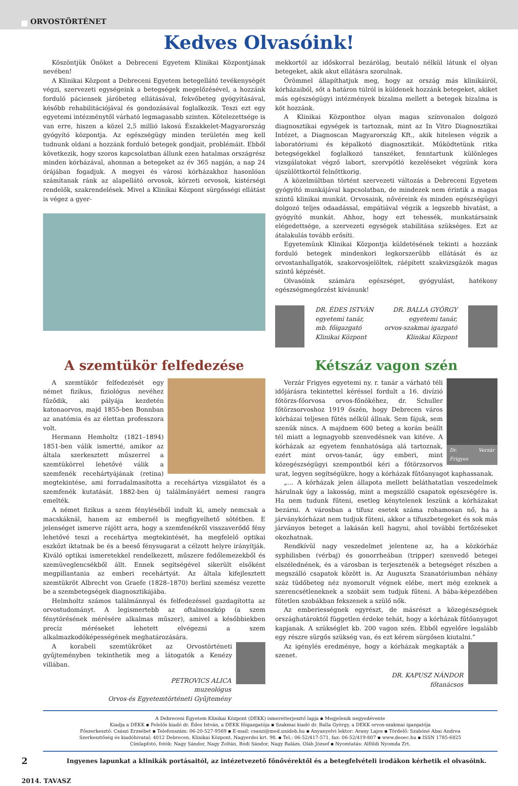ORVOSTÖRTÉNET
Kedves Olvasóink!
Köszöntjük Önöket a Debreceni Egyetem Klinikai Központjának nevében!
A Klinikai Központ a Debreceni Egyetem betegellátó tevékenységét végzi, szervezeti egységeink a betegségek megelőzésével, a hozzánk forduló páciensek járóbeteg ellátásával, fekvőbeteg gyógyításával, később rehabilitációjával és gondozásával foglalkozik. Teszi ezt egy egyetemi intézménytől várható legmagasabb szinten. Kötelezettsége is van erre, hiszen a közel 2,5 millió lakosú Északkelet-Magyarország gyógyító központja. Az egészségügy minden területén meg kell tudnunk oldani a hozzánk forduló betegek gondjait, problémáit. Ebből következik, hogy szoros kapcsolatban állunk ezen hatalmas országrész minden kórházával, ahonnan a betegeket az év 365 napján, a nap 24 órájában fogadjuk. A megyei és városi kórházakhoz hasonlóan számítanak ránk az alapellátó orvosok, körzeti orvosok, kistérségi rendelők, szakrendelések. Mivel a Klinikai Központ sürgősségi ellátást is végez a gyer-
mekkortól az időskorral bezárólag, beutaló nélkül látunk el olyan betegeket, akik akut ellátásra szorulnak.
Örömmel állapíthatjuk meg, hogy az ország más klinikáiról, kórházaiból, sőt a határon túlról is küldenek hozzánk betegeket, akiket más egészségügyi intézmények bizalma mellett a betegek bizalma is köt hozzánk.
A Klinikai Központhoz olyan magas színvonalon dolgozó diagnosztikai egységek is tartoznak, mint az In Vitro Diagnosztikai Intézet, a Diagnoscan Magyarország Kft., akik hitelesen végzik a laboratóriumi és képalkotó diagnosztikát. Működtetünk ritka betegségekkel foglalkozó tanszéket, fenntartunk különleges vizsgálatokat végző labort, szervpótló kezeléseket végzünk kora újszülöttkortól felnőttkorig.
A közelmúltban történt szervezeti változás a Debreceni Egyetem gyógyító munkájával kapcsolatban, de mindezek nem érintik a magas szintű klinikai munkát. Orvosaink, nővéreink és minden egészségügyi dolgozó teljes odaadással, empátiával végzik a legszebb hivatást, a gyógyító munkát. Ahhoz, hogy ezt tehessék, munkatársaink elégedettsége, a szervezeti egységek stabilitása szükséges. Ezt az átalakulás tovább erősíti.
Egyetemünk Klinikai Központja küldetésének tekinti a hozzánk forduló betegek mindenkori legkorszerűbb ellátását és az orvostanhallgatók, szakorvosjelöltek, ráépített szakvizsgázók magas szintű képzését.
Olvasóink számára egészséget, gyógyulást, hatékony egészségmegőrzést kívánunk!
DR. ÉDES ISTVÁN
egyetemi tanár,
mb. főigazgató
Klinikai Központ
DR. BALLA GYÖRGY
egyetemi tanár,
orvos-szakmai igazgató
Klinikai Központ
A szemtükör felfedezése
A szemtükör felfedezését egy német fizikus, fiziológus nevéhez fűződik, aki pályája kezdetén katonaorvos, majd 1855-ben Bonnban az anatómia és az élettan professzora volt.
Hermann Hemholtz (1821–1894) 1851-ben válik ismertté, amikor az általa szerkesztett műszerrel a szemtükörrel lehetővé válik a szemfenék recehártyájának (retina) megtekintése, ami forradalmasította a recehártya vizsgálatot és a szemfenék kutatását. 1882-ben új találmányáért nemesi rangra emelték.
A német fizikus a szem fényléséből indult ki, amely nemcsak a macskáknál, hanem az embernél is megfigyelhető sötétben. E jelenséget ismerve rájött arra, hogy a szemfenékről visszaverődő fény lehetővé teszi a recehártya megtekintését, ha megfelelő optikai eszközt iktatnak be és a beeső fénysugarat a célzott helyre irányítják. Kiváló optikai ismeretekkel rendelkezett, műszere fedőlemezekből és szemüveglencsékből állt. Ennek segítségével sikerült elsőként megpillantania az emberi recehártyát. Az általa kifejlesztett szemtükröt Albrecht von Graefe (1828–1870) berlini szemész vezette be a szembetegségek diagnosztikájába.
Helmholtz számos találmánnyal és felfedezéssel gazdagította az orvostudományt. A legismertebb az oftalmoszkóp (a szem fénytörésének mérésére alkalmas műszer), amivel a későbbiekben precíz méréseket lehetett elvégezni a szem alkalmazkodóképességének meghatározására.
A korabeli szemtükröket az Orvostörténeti gyűjteményben tekinthetik meg a látogatók a Kenézy villában.
PETROVICS ALICA
muzeológus
Orvos-és Egyetemtörténeti Gyűjtemény
Kétszáz vagon szén
Dr. Verzár Frigyes
Verzár Frigyes egyetemi ny. r. tanár a várható téli időjárásra tekintettel kéréssel fordult a 16. divízió főtörzs-főorvosa orvos-főnökéhez, dr. Schuller főtörzsorvoshoz 1919 őszén, hogy Debrecen város kórházai teljesen fűtés nélkül állnak. Sem fájuk, sem szenük nincs. A majdnem 600 beteg a korán beállt tél miatt a legnagyobb szenvedésnek van kitéve. A kórházak az egyetem fennhatósága alá tartoznak, ezért mint orvos-tanár, úgy emberi, mint közegészségügyi szempontból kéri a főtörzsorvos urat, legyen segítségükre, hogy a kórházak fűtőanyagot kaphassanak.
„… A kórházak jelen állapota mellett beláthatatlan veszedelmek hárulnak úgy a lakosság, mint a megszálló csapatok egészségére is. Ha nem tudunk fűteni, esetleg kénytelenek leszünk a kórházakat bezárni. A városban a tífusz esetek száma rohamosan nő, ha a járványkórházat nem tudjuk fűteni, akkor a tífuszbetegeket és sok más járványos beteget a lakásán kell hagyni, ahol további fertőzéseket okozhatnak.
Rendkívül nagy veszedelmet jelentene az, ha a közkórház syphilisben (vérbaj) és gonorrheában (tripper) szenvedő betegei elszélednének, és a városban is terjesztenék a betegséget részben a megszálló csapatok között is. Az Auguszta Szanatóriumban néhány száz tüdőbeteg néz nyomorult végnek elébe, mert még ezeknek a szerencsétleneknek a szobáit sem tudjuk fűteni. A bába-képezdében fűtetlen szobákban fekszenek a szülő nők.
Az emberiességnek egyrészt, de másrészt a közegészségnek országhatároktól független érdeke tehát, hogy a kórházak fűtőanyagot kapjanak. A szükséglet kb. 200 vagon szén. Ebből egyelőre legalább egy részre sürgős szükség van, és ezt kérem sürgősen kiutalni.”
Az igénylés eredménye, hogy a kórházak megkapták a szenet.
DR. KAPUSZ NÁNDOR
főtanácsos
A Debreceni Egyetem Klinikai Központ (DEKK) ismeretterjesztő lapja ▪ Megjelenik negyedévente
Kiadja a DEKK ▪ Felelős kiadó dr. Édes István, a DEKK főigazgatója ▪ Szakmai kiadó dr. Balla György, a DEKK orvos-szakmai igazgatója
Főszerkesztő: Császi Erzsébet ▪ Telefonszám: 06-20-527-9569 ▪ E-mail: csaszi@med.unideb.hu ▪ Anyanyelvi lektor: Arany Lajos ▪ Tördelő: Szabóné Abai Andrea
Szerkesztőség és kiadóhivatal: 4012 Debrecen, Klinikai Központ, Nagyerdei krt. 98. ▪ Tel.: 06-52/417-571, fax: 06-52/419-807 ▪ www.deoec.hu ▪ ISSN 1785-6825
Címlapfotó, fotók: Nagy Sándor, Nagy Zoltán, Bódi Sándor, Nagy Balázs, Oláh József ▪ Nyomtatás: Alföldi Nyomda Zrt.
2 Ingyenes lapunkat a klinikák portásaitól, az intézetvezető főnővérektől és a betegfelvételi irodákon kérhetik el olvasóink.
2014. TAVASZ